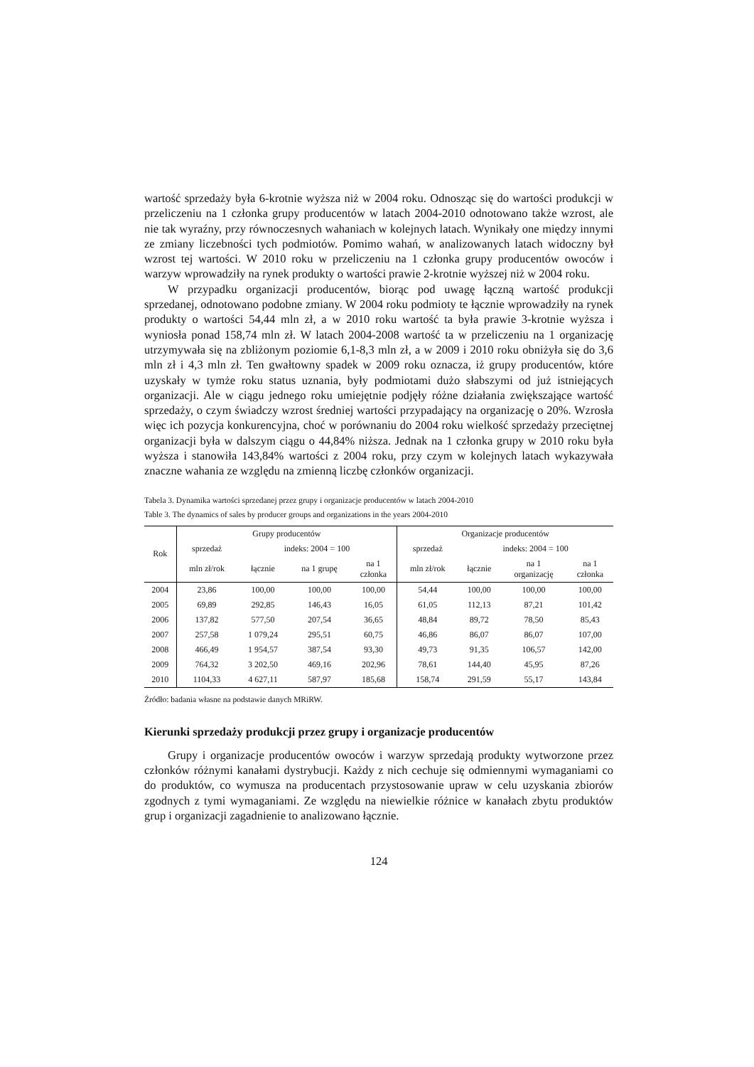wartość sprzedaży była 6-krotnie wyższa niż w 2004 roku. Odnosząc się do wartości produkcji w przeliczeniu na 1 członka grupy producentów w latach 2004-2010 odnotowano także wzrost, ale nie tak wyraźny, przy równoczesnych wahaniach w kolejnych latach. Wynikały one między innymi ze zmiany liczebności tych podmiotów. Pomimo wahań, w analizowanych latach widoczny był wzrost tej wartości. W 2010 roku w przeliczeniu na 1 członka grupy producentów owoców i warzyw wprowadziły na rynek produkty o wartości prawie 2-krotnie wyższej niż w 2004 roku.
W przypadku organizacji producentów, biorąc pod uwagę łączną wartość produkcji sprzedanej, odnotowano podobne zmiany. W 2004 roku podmioty te łącznie wprowadziły na rynek produkty o wartości 54,44 mln zł, a w 2010 roku wartość ta była prawie 3-krotnie wyższa i wyniosła ponad 158,74 mln zł. W latach 2004-2008 wartość ta w przeliczeniu na 1 organizację utrzymywała się na zbliżonym poziomie 6,1-8,3 mln zł, a w 2009 i 2010 roku obniżyła się do 3,6 mln zł i 4,3 mln zł. Ten gwałtowny spadek w 2009 roku oznacza, iż grupy producentów, które uzyskały w tymże roku status uznania, były podmiotami dużo słabszymi od już istniejących organizacji. Ale w ciągu jednego roku umiejętnie podjęły różne działania zwiększające wartość sprzedaży, o czym świadczy wzrost średniej wartości przypadający na organizację o 20%. Wzrosła więc ich pozycja konkurencyjna, choć w porównaniu do 2004 roku wielkość sprzedaży przeciętnej organizacji była w dalszym ciągu o 44,84% niższa. Jednak na 1 członka grupy w 2010 roku była wyższa i stanowiła 143,84% wartości z 2004 roku, przy czym w kolejnych latach wykazywała znaczne wahania ze względu na zmienną liczbę członków organizacji.
Tabela 3. Dynamika wartości sprzedanej przez grupy i organizacje producentów w latach 2004-2010
Table 3. The dynamics of sales by producer groups and organizations in the years 2004-2010
| Rok | Grupy producentów | | | | Organizacje producentów | | | |
| --- | --- | --- | --- | --- | --- | --- | --- | --- |
| | sprzedaż | indeks: 2004 = 100 | | | sprzedaż | indeks: 2004 = 100 | | |
| | mln zł/rok | łącznie | na 1 grupę | na 1 członka | mln zł/rok | łącznie | na 1 organizację | na 1 członka |
| 2004 | 23,86 | 100,00 | 100,00 | 100,00 | 54,44 | 100,00 | 100,00 | 100,00 |
| 2005 | 69,89 | 292,85 | 146,43 | 16,05 | 61,05 | 112,13 | 87,21 | 101,42 |
| 2006 | 137,82 | 577,50 | 207,54 | 36,65 | 48,84 | 89,72 | 78,50 | 85,43 |
| 2007 | 257,58 | 1 079,24 | 295,51 | 60,75 | 46,86 | 86,07 | 86,07 | 107,00 |
| 2008 | 466,49 | 1 954,57 | 387,54 | 93,30 | 49,73 | 91,35 | 106,57 | 142,00 |
| 2009 | 764,32 | 3 202,50 | 469,16 | 202,96 | 78,61 | 144,40 | 45,95 | 87,26 |
| 2010 | 1104,33 | 4 627,11 | 587,97 | 185,68 | 158,74 | 291,59 | 55,17 | 143,84 |
Źródło: badania własne na podstawie danych MRiRW.
Kierunki sprzedaży produkcji przez grupy i organizacje producentów
Grupy i organizacje producentów owoców i warzyw sprzedają produkty wytworzone przez członków różnymi kanałami dystrybucji. Każdy z nich cechuje się odmiennymi wymaganiami co do produktów, co wymusza na producentach przystosowanie upraw w celu uzyskania zbiorów zgodnych z tymi wymaganiami. Ze względu na niewielkie różnice w kanałach zbytu produktów grup i organizacji zagadnienie to analizowano łącznie.
124